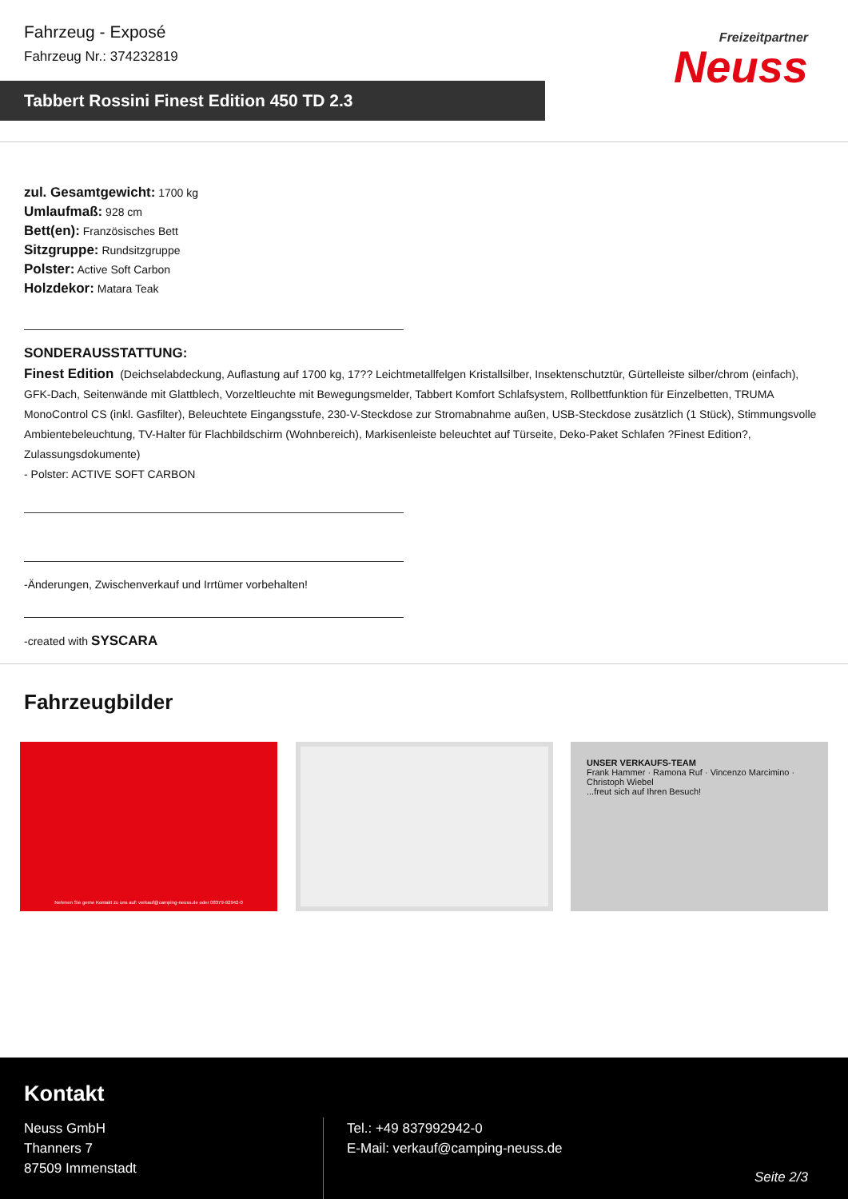Fahrzeug - Exposé
Fahrzeug Nr.: 374232819
Tabbert Rossini Finest Edition 450 TD 2.3
Freizeitpartner
Neuss
zul. Gesamtgewicht: 1700 kg
Umlaufmaß: 928 cm
Bett(en): Französisches Bett
Sitzgruppe: Rundsitzgruppe
Polster: Active Soft Carbon
Holzdekor: Matara Teak
SONDERAUSSTATTUNG:
Finest Edition (Deichselabdeckung, Auflastung auf 1700 kg, 17?? Leichtmetallfelgen Kristallsilber, Insektenschutztür, Gürtelleiste silber/chrom (einfach), GFK-Dach, Seitenwände mit Glattblech, Vorzeltleuchte mit Bewegungsmelder, Tabbert Komfort Schlafsystem, Rollbettfunktion für Einzelbetten, TRUMA MonoControl CS (inkl. Gasfilter), Beleuchtete Eingangsstufe, 230-V-Steckdose zur Stromabnahme außen, USB-Steckdose zusätzlich (1 Stück), Stimmungsvolle Ambientebeleuchtung, TV-Halter für Flachbildschirm (Wohnbereich), Markisenleiste beleuchtet auf Türseite, Deko-Paket Schlafen ?Finest Edition?, Zulassungsdokumente)
- Polster: ACTIVE SOFT CARBON
-Änderungen, Zwischenverkauf und Irrtümer vorbehalten!
-created with SYSCARA
Fahrzeugbilder
Nehmen Sie gerne Kontakt zu uns auf: verkauf@camping-neuss.de oder 08379-92942-0
UNSER VERKAUFS-TEAM
Frank Hammer · Ramona Ruf · Vincenzo Marcimino · Christoph Wiebel
...freut sich auf Ihren Besuch!
Kontakt
Neuss GmbH
Thanners 7
87509 Immenstadt
Tel.: +49 837992942-0
E-Mail: verkauf@camping-neuss.de
Seite 2/3